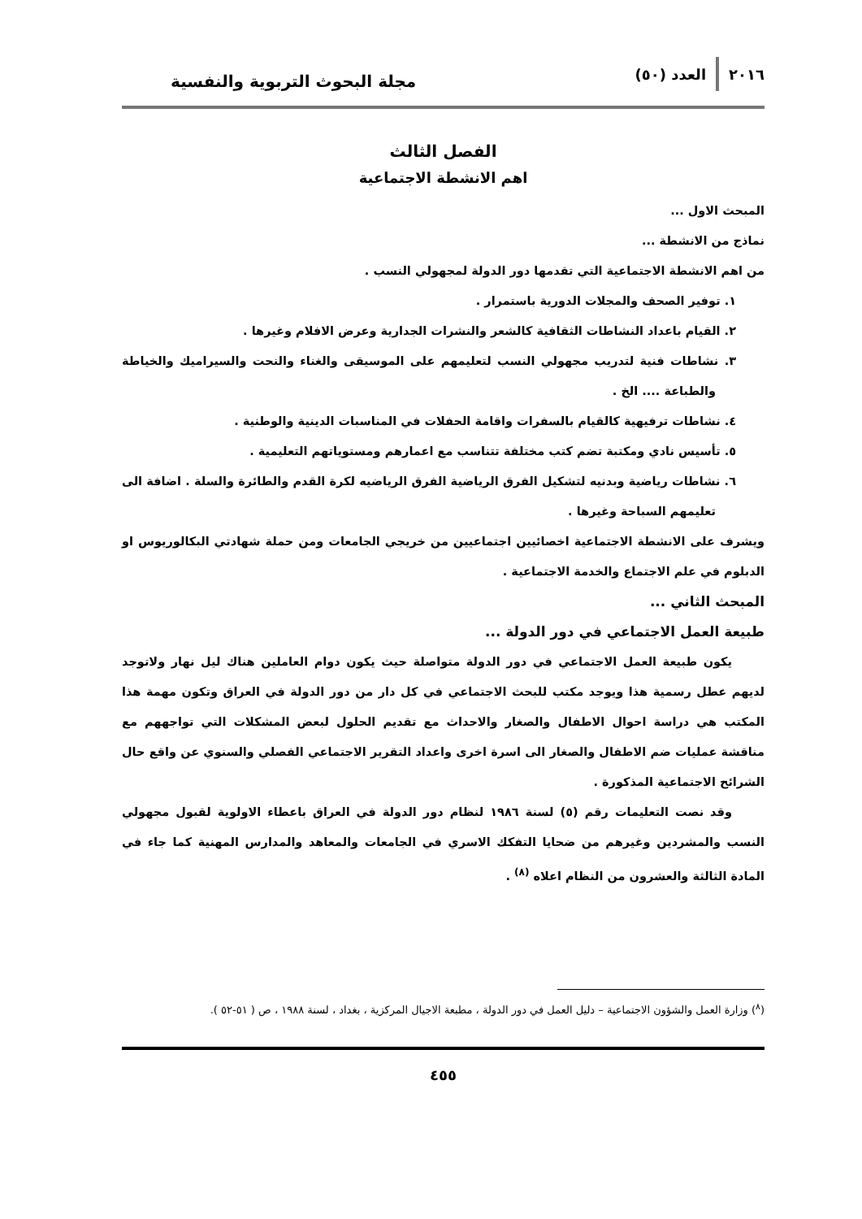٢٠١٦ العدد (٥٠)
مجلة البحوث التربوية والنفسية
الفصل الثالث
اهم الانشطة الاجتماعية
المبحث الاول ...
نماذج من الانشطة ...
من اهم الانشطة الاجتماعية التي تقدمها دور الدولة لمجهولي النسب .
١. توفير الصحف والمجلات الدورية باستمرار .
٢. القيام باعداد النشاطات الثقافية كالشعر والنشرات الجدارية وعرض الافلام وغيرها .
٣. نشاطات فنية لتدريب مجهولي النسب لتعليمهم على الموسيقى والغناء والنحت والسيراميك والخياطة والطباعة .... الخ .
٤. نشاطات ترفيهية كالقيام بالسفرات واقامة الحفلات في المناسبات الدينية والوطنية .
٥. تأسيس نادي ومكتبة تضم كتب مختلفة تتناسب مع اعمارهم ومستوياتهم التعليمية .
٦. نشاطات رياضية وبدنيه لتشكيل الفرق الرياضية الفرق الرياضيه لكرة القدم والطائرة والسلة . اضافة الى تعليمهم السباحة وغيرها .
ويشرف على الانشطة الاجتماعية اخصائيين اجتماعيين من خريجي الجامعات ومن حملة شهادتي البكالوريوس او الدبلوم في علم الاجتماع والخدمة الاجتماعية .
المبحث الثاني ...
طبيعة العمل الاجتماعي في دور الدولة ...
يكون طبيعة العمل الاجتماعي في دور الدولة متواصلة حيث يكون دوام العاملين هناك ليل نهار ولاتوجد لديهم عطل رسمية هذا ويوجد مكتب للبحث الاجتماعي في كل دار من دور الدولة في العراق وتكون مهمة هذا المكتب هي دراسة احوال الاطفال والصغار والاحداث مع تقديم الحلول لبعض المشكلات التي تواجههم مع مناقشة عمليات ضم الاطفال والصغار الى اسرة اخرى واعداد التقرير الاجتماعي الفصلي والسنوي عن واقع حال الشرائح الاجتماعية المذكورة .
وقد نصت التعليمات رقم (٥) لسنة ١٩٨٦ لنظام دور الدولة في العراق باعطاء الاولوية لقبول مجهولي النسب والمشردين وغيرهم من ضحايا التفكك الاسري في الجامعات والمعاهد والمدارس المهنية كما جاء في المادة الثالثة والعشرون من النظام اعلاه <sup>(٨)</sup> .
(<sup>٨</sup>) وزارة العمل والشؤون الاجتماعية – دليل العمل في دور الدولة ، مطبعة الاجيال المركزية ، بغداد ، لسنة ١٩٨٨ ، ص ( ٥١-٥٢ ).
٤٥٥